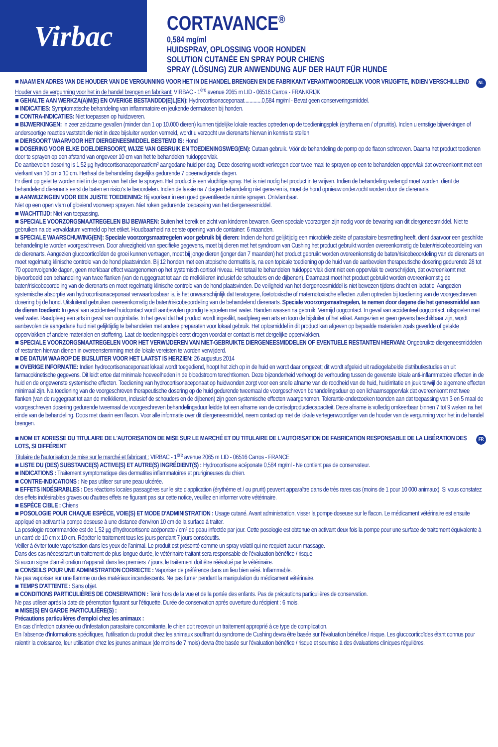Virbac
CORTAVANCE<sup>®</sup>
0,584 mg/ml
HUIDSPRAY, OPLOSSING VOOR HONDEN
SOLUTION CUTANÉE EN SPRAY POUR CHIENS
SPRAY (LÖSUNG) ZUR ANWENDUNG AUF DER HAUT FÜR HUNDE
NL
■ NAAM EN ADRES VAN DE HOUDER VAN DE VERGUNNING VOOR HET IN DE HANDEL BRENGEN EN DE FABRIKANT VERANTWOORDELIJK VOOR VRIJGIFTE, INDIEN VERSCHILLEND
Houder van de vergunning voor het in de handel brengen en fabrikant: VIRBAC - 1<sup>ère</sup> avenue 2065 m LID - 06516 Carros - FRANKRIJK
■ GEHALTE AAN WERKZA(A)M(E) EN OVERIGE BESTANDDD(E)L(EN): Hydrocortisonaceponaat.............0,584 mg/ml - Bevat geen conserveringsmiddel.
■ INDICATIES: Symptomatische behandeling van inflammatoire en jeukende dermatosen bij honden.
■ CONTRA-INDICATIES: Niet toepassen op huidzweren.
■ BIJWERKINGEN: In zeer zeldzame gevallen (minder dan 1 op 10.000 dieren) kunnen tijdelijke lokale reacties optreden op de toedieningsplek (erythema en / of pruritis). Indien u ernstige bijwerkingen of andersoortige reacties vaststelt die niet in deze bijsluiter worden vermeld, wordt u verzocht uw dierenarts hiervan in kennis te stellen.
■ DIERSOORT WAARVOOR HET DIERGENEESMIDDEL BESTEMD IS: Hond
■ DOSERING VOOR ELKE DOELDIERSOORT, WIJZE VAN GEBRUIK EN TOEDIENINGSWEG(EN): Cutaan gebruik. Vóór de behandeling de pomp op de flacon schroeven. Daarna het product toedienen door te sprayen op een afstand van ongeveer 10 cm van het te behandelen huidoppervlak.
De aanbevolen dosering is 1,52 µg hydrocortisonaceponaat/cm² aangedane huid per dag. Deze dosering wordt verkregen door twee maal te sprayen op een te behandelen oppervlak dat overeenkomt met een vierkant van 10 cm x 10 cm. Herhaal de behandeling dagelijks gedurende 7 opeenvolgende dagen.
Er dient op gelet te worden niet in de ogen van het dier te sprayen. Het product is een vluchtige spray. Het is niet nodig het product in te wrijven. Indien de behandeling verlengd moet worden, dient de behandelend dierenarts eerst de baten en risico's te beoordelen. Indien de laesie na 7 dagen behandeling niet genezen is, moet de hond opnieuw onderzocht worden door de dierenarts.
■ AANWIJZINGEN VOOR EEN JUISTE TOEDIENING: Bij voorkeur in een goed geventileerde ruimte sprayen. Ontvlambaar.
Niet op een open vlam of gloeiend voorwerp sprayen. Niet roken gedurende toepassing van het diergeneesmiddel.
■ WACHTTIJD: Niet van toepassing.
■ SPECIALE VOORZORGSMAATREGELEN BIJ BEWAREN: Buiten het bereik en zicht van kinderen bewaren. Geen speciale voorzorgen zijn nodig voor de bewaring van dit diergeneesmiddel. Niet te gebruiken na de vervaldatum vermeld op het etiket. Houdbaarheid na eerste opening van de container: 6 maanden.
■ SPECIALE WAARSCHUWING(EN): Speciale voorzorgsmaatregelen voor gebruik bij dieren: Indien de hond gelijktijdig een microbiële ziekte of parasitaire besmetting heeft, dient daarvoor een geschikte behandeling te worden voorgeschreven. Door afwezigheid van specifieke gegevens, moet bij dieren met het syndroom van Cushing het product gebruikt worden overeenkomstig de baten/risicobeoordeling van de dierenarts. Aangezien glucocorticoïden de groei kunnen vertragen, moet bij jonge dieren (jonger dan 7 maanden) het product gebruikt worden overeenkomstig de baten/risicobeoordeling van de dierenarts en moet regelmatig klinische controle van de hond plaatsvinden. Bij 12 honden met een atopische dermatitis is, na een topicale toediening op de huid van de aanbevolen therapeutische dosering gedurende 28 tot 70 opeenvolgende dagen, geen merkbaar effect waargenomen op het systemisch cortisol niveau. Het totaal te behandelen huidoppervlak dient niet een oppervlak te overschrijden, dat overeenkomt met bijvoorbeeld een behandeling van twee flanken (van de ruggegraat tot aan de melkklieren inclusief de schouders en de dijbenen). Daarnaast moet het product gebruikt worden overeenkomstig de baten/risicobeoordeling van de dierenarts en moet regelmatig klinische controle van de hond plaatsvinden. De veiligheid van het diergeneesmiddel is niet bewezen tijdens dracht en lactatie. Aangezien systemische absorptie van hydrocortisonaceponaat verwaarloosbaar is, is het onwaarschijnlijk dat teratogene, foetotoxische of maternotoxische effecten zullen optreden bij toediening van de voorgeschreven dosering bij de hond. Uitsluitend gebruiken overeenkomstig de baten/risicobeoordeling van de behandelend dierenarts. Speciale voorzorgsmaatregelen, te nemen door degene die het geneesmiddel aan de dieren toedient: In geval van accidenteel huidcontact wordt aanbevolen grondig te spoelen met water. Handen wassen na gebruik. Vermijd oogcontact. In geval van accidenteel oogcontact, uitspoelen met veel water. Raadpleeg een arts in geval van oogirritatie. In het geval dat het product wordt ingeslikt, raadpleeg een arts en toon de bijsluiter of het etiket. Aangezien er geen gevens beschikbaar zijn, wordt aanbevolen de aangedane huid niet gelijktijdig te behandelen met andere preparaten voor lokaal gebruik. Het oplosmiddel in dit product kan afgeven op bepaalde materialen zoals geverfde of gelakte oppervlakken of andere materialen en stoffering. Laat de toedieningsplek eerst drogen voordat er contact is met dergelijke oppervlakken.
■ SPECIALE VOORZORGSMAATREGELEN VOOR HET VERWIJDEREN VAN NIET-GEBRUIKTE DIERGENEESMIDDELEN OF EVENTUELE RESTANTEN HIERVAN: Ongebruikte diergeneesmiddelen of restanten hiervan dienen in overeenstemming met de lokale vereisten te worden verwijderd.
■ DE DATUM WAAROP DE BIJSLUITER VOOR HET LAATST IS HERZIEN: 26 augustus 2014
■ OVERIGE INFORMATIE: Indien hydrocortisonaceponaat lokaal wordt toegediend, hoopt het zich op in de huid en wordt daar omgezet; dit wordt afgeleid uit radiogelabelde distributiestudies en uit farmacokinetische gegevens. Dit leidt ertoe dat minimale hoeveelheden in de bloedstroom terechtkomen. Deze bijzonderheid verhoogt de verhouding tussen de gewenste lokale anti-inflammatoire effecten in de huid en de ongewenste systemische effecten. Toediening van hydrocortisonaceponaat op huidwonden zorgt voor een snelle afname van de roodheid van de huid, huidirritatie en jeuk terwijl de algemene effecten minimaal zijn. Na toediening van de voorgeschreven therapeutische dosering op de huid gedurende tweemaal de voorgeschreven behandelingsduur op een lichaamsoppervlak dat overeenkomt met twee flanken (van de ruggegraat tot aan de melkklieren, inclusief de schouders en de dijbenen) zijn geen systemische effecten waargenomen. Tolerantie-onderzoeken toonden aan dat toepassing van 3 en 5 maal de voorgeschreven dosering gedurende tweemaal de voorgeschreven behandelingsduur leidde tot een afname van de cortisolproductiecapaciteit. Deze afname is volledig omkeerbaar binnen 7 tot 9 weken na het einde van de behandeling. Doos met daarin een flacon. Voor alle informatie over dit diergeneesmiddel, neem contact op met de lokale vertegenwoordiger van de houder van de vergunning voor het in de handel brengen.
FR
■ NOM ET ADRESSE DU TITULAIRE DE L'AUTORISATION DE MISE SUR LE MARCHÉ ET DU TITULAIRE DE L'AUTORISATION DE FABRICATION RESPONSABLE DE LA LIBÉRATION DES LOTS, SI DIFFÉRENT
Titulaire de l'autorisation de mise sur le marché et fabricant : VIRBAC - 1<sup>ère</sup> avenue 2065 m LID - 06516 Carros - FRANCE
■ LISTE DU (DES) SUBSTANCE(S) ACTIVE(S) ET AUTRE(S) INGRÉDIENT(S) : Hydrocortisone acéponate 0,584 mg/ml - Ne contient pas de conservateur.
■ INDICATIONS : Traitement symptomatique des dermatites inflammatoires et prurigineuses du chien.
■ CONTRE-INDICATIONS : Ne pas utiliser sur une peau ulcérée.
■ EFFETS INDÉSIRABLES : Des réactions locales passagères sur le site d'application (érythème et / ou prurit) peuvent apparaître dans de très rares cas (moins de 1 pour 10 000 animaux). Si vous constatez des effets indésirables graves ou d'autres effets ne figurant pas sur cette notice, veuillez en informer votre vétérinaire.
■ ESPÈCE CIBLE : Chiens
■ POSOLOGIE POUR CHAQUE ESPÈCE, VOIE(S) ET MODE D'ADMINISTRATION : Usage cutané. Avant administration, visser la pompe doseuse sur le flacon. Le médicament vétérinaire est ensuite appliqué en activant la pompe doseuse à une distance d'environ 10 cm de la surface à traiter.
La posologie recommandée est de 1,52 µg d'hydrocortisone acéponate / cm² de peau infectée par jour. Cette posologie est obtenue en activant deux fois la pompe pour une surface de traitement équivalente à un carré de 10 cm x 10 cm. Répéter le traitement tous les jours pendant 7 jours consécutifs.
Veiller à éviter toute vaporisation dans les yeux de l'animal. Le produit est présenté comme un spray volatil qui ne requiert aucun massage.
Dans des cas nécessitant un traitement de plus longue durée, le vétérinaire traitant sera responsable de l'évaluation bénéfice / risque.
Si aucun signe d'amélioration n'apparaît dans les premiers 7 jours, le traitement doit être réévalué par le vétérinaire.
■ CONSEILS POUR UNE ADMINISTRATION CORRECTE : Vaporiser de préférence dans un lieu bien aéré. Inflammable.
Ne pas vaporiser sur une flamme ou des matériaux incandescents. Ne pas fumer pendant la manipulation du médicament vétérinaire.
■ TEMPS D'ATTENTE : Sans objet.
■ CONDITIONS PARTICULIÈRES DE CONSERVATION : Tenir hors de la vue et de la portée des enfants. Pas de précautions particulières de conservation.
Ne pas utiliser après la date de péremption figurant sur l'étiquette. Durée de conservation après ouverture du récipient : 6 mois.
■ MISE(S) EN GARDE PARTICULIÈRE(S) :
Précautions particulières d'emploi chez les animaux :
En cas d'infection cutanée ou d'infestation parasitaire concomitante, le chien doit recevoir un traitement approprié à ce type de complication.
En l'absence d'informations spécifiques, l'utilisation du produit chez les animaux souffrant du syndrome de Cushing devra être basée sur l'évaluation bénéfice / risque. Les glucocorticoïdes étant connus pour ralentir la croissance, leur utilisation chez les jeunes animaux (de moins de 7 mois) devra être basée sur l'évaluation bénéfice / risque et soumise à des évaluations cliniques régulières.